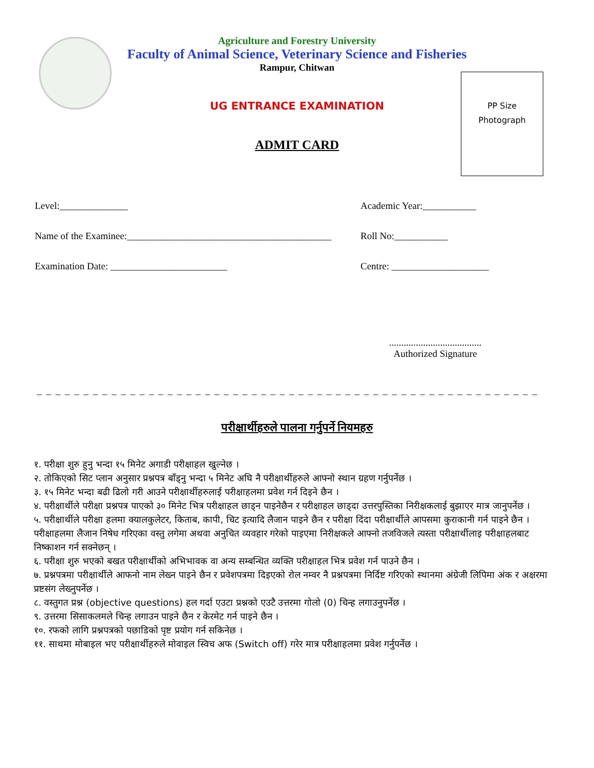Agriculture and Forestry University
Faculty of Animal Science, Veterinary Science and Fisheries
Rampur, Chitwan
UG ENTRANCE EXAMINATION
ADMIT CARD
PP Size
Photograph
Level:______________ Academic Year:___________
Name of the Examinee:__________________________________________
Roll No:___________
Examination Date: ________________________ Centre: ____________________
......................................
Authorized Signature
_ _ _ _ _ _ _ _ _ _ _ _ _ _ _ _ _ _ _ _ _ _ _ _ _ _ _ _ _ _ _ _ _ _ _ _ _ _ _ _ _ _ _ _ _ _ _ _ _ _ _ _ _ _
परीक्षार्थीहरुले पालना गर्नुपर्ने नियमहरु
१. परीक्षा शुरु हुनु भन्दा १५ मिनेट अगाडी परीक्षाहल खुल्नेछ ।
२. तोकिएको सिट प्लान अनुसार प्रश्नपत्र बाँड्नु भन्दा ५ मिनेट अघि नै परीक्षार्थीहरुले आफ्नो स्थान ग्रहण गर्नुपर्नेछ ।
३. १५ मिनेट भन्दा बढी ढिलो गरी आउने परीक्षार्थीहरुलाई परीक्षाहलमा प्रवेश गर्न दिइने छैन ।
४. परीक्षार्थीले परीक्षा प्रश्नपत्र पाएको ३० मिनेट भित्र परीक्षाहल छाड्न पाइनेछैन र परीक्षाहल छाड्दा उत्तरपुस्तिका निरीक्षकलाई बुझाएर मात्र जानुपर्नेछ ।
५. परीक्षार्थीले परीक्षा हलमा क्यालकुलेटर, किताब, कापी, चिट इत्यादि लैजान पाइने छैन र परीक्षा दिंदा परीक्षार्थीले आपसमा कुराकानी गर्न पाइने छैन ।परीक्षाहलमा लैजान निषेध गरिएका वस्तु लगेमा अथवा अनुचित व्यवहार गरेको पाइएमा निरीक्षकले आफ्नो तजविजले त्यस्ता परीक्षार्थीलाइ परीक्षाहलबाट निष्काशन गर्न सक्नेछन् ।
६. परीक्षा शुरु भएको बखत परीक्षार्थीको अभिभावक वा अन्य सम्बन्धित व्यक्ति परीक्षाहल भित्र प्रवेश गर्न पाउने छैन ।
७. प्रश्नपत्रमा परीक्षार्थीले आफनो नाम लेख्न पाइने छैन र प्रवेशपत्रमा दिइएको रोल नम्वर नै प्रश्नपत्रमा निर्दिष्ट गरिएको स्थानमा अंग्रेजी लिपिमा अंक र अक्षरमा प्रष्टसंग लेख्नुपर्नेछ ।
८. वस्तुगत प्रश्न (objective questions) हल गर्दा एउटा प्रश्नको एउटै उत्तरमा गोलो (0) चिन्ह लगाउनुपर्नेछ ।
९. उत्तरमा सिसाकलमले चिन्ह लगाउन पाइने छैन र केरमेट गर्न पाइने छैन ।
१०. रफको लागि प्रश्नपत्रको पछाडिको पृष्ट प्रयोग गर्न सकिनेछ ।
११. साथमा मोबाइल भए परीक्षार्थीहरुले मोवाइल स्विच अफ (Switch off) गरेर मात्र परीक्षाहलमा प्रवेश गर्नुपर्नेछ ।